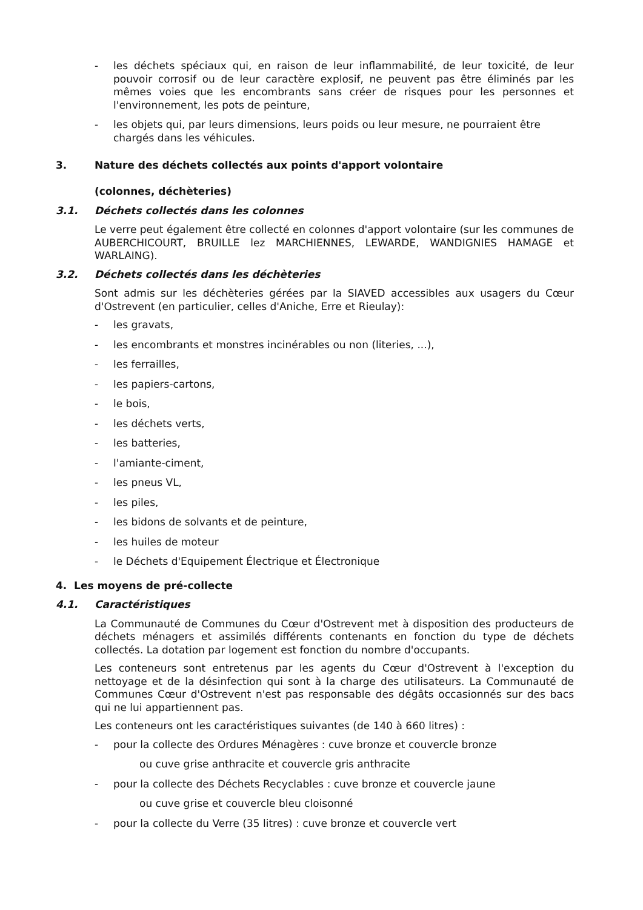- les déchets spéciaux qui, en raison de leur inflammabilité, de leur toxicité, de leur pouvoir corrosif ou de leur caractère explosif, ne peuvent pas être éliminés par les mêmes voies que les encombrants sans créer de risques pour les personnes et l'environnement, les pots de peinture,
- les objets qui, par leurs dimensions, leurs poids ou leur mesure, ne pourraient être chargés dans les véhicules.
3. Nature des déchets collectés aux points d'apport volontaire
(colonnes, déchèteries)
3.1. Déchets collectés dans les colonnes
Le verre peut également être collecté en colonnes d'apport volontaire (sur les communes de AUBERCHICOURT, BRUILLE lez MARCHIENNES, LEWARDE, WANDIGNIES HAMAGE et WARLAING).
3.2. Déchets collectés dans les déchèteries
Sont admis sur les déchèteries gérées par la SIAVED accessibles aux usagers du Cœur d'Ostrevent (en particulier, celles d'Aniche, Erre et Rieulay):
- les gravats,
- les encombrants et monstres incinérables ou non (literies, ...),
- les ferrailles,
- les papiers-cartons,
- le bois,
- les déchets verts,
- les batteries,
- l'amiante-ciment,
- les pneus VL,
- les piles,
- les bidons de solvants et de peinture,
- les huiles de moteur
- le Déchets d'Equipement Électrique et Électronique
4. Les moyens de pré-collecte
4.1. Caractéristiques
La Communauté de Communes du Cœur d'Ostrevent met à disposition des producteurs de déchets ménagers et assimilés différents contenants en fonction du type de déchets collectés. La dotation par logement est fonction du nombre d'occupants.
Les conteneurs sont entretenus par les agents du Cœur d'Ostrevent à l'exception du nettoyage et de la désinfection qui sont à la charge des utilisateurs. La Communauté de Communes Cœur d'Ostrevent n'est pas responsable des dégâts occasionnés sur des bacs qui ne lui appartiennent pas.
Les conteneurs ont les caractéristiques suivantes (de 140 à 660 litres) :
- pour la collecte des Ordures Ménagères : cuve bronze et couvercle bronze
ou cuve grise anthracite et couvercle gris anthracite
- pour la collecte des Déchets Recyclables : cuve bronze et couvercle jaune
ou cuve grise et couvercle bleu cloisonné
- pour la collecte du Verre (35 litres) : cuve bronze et couvercle vert